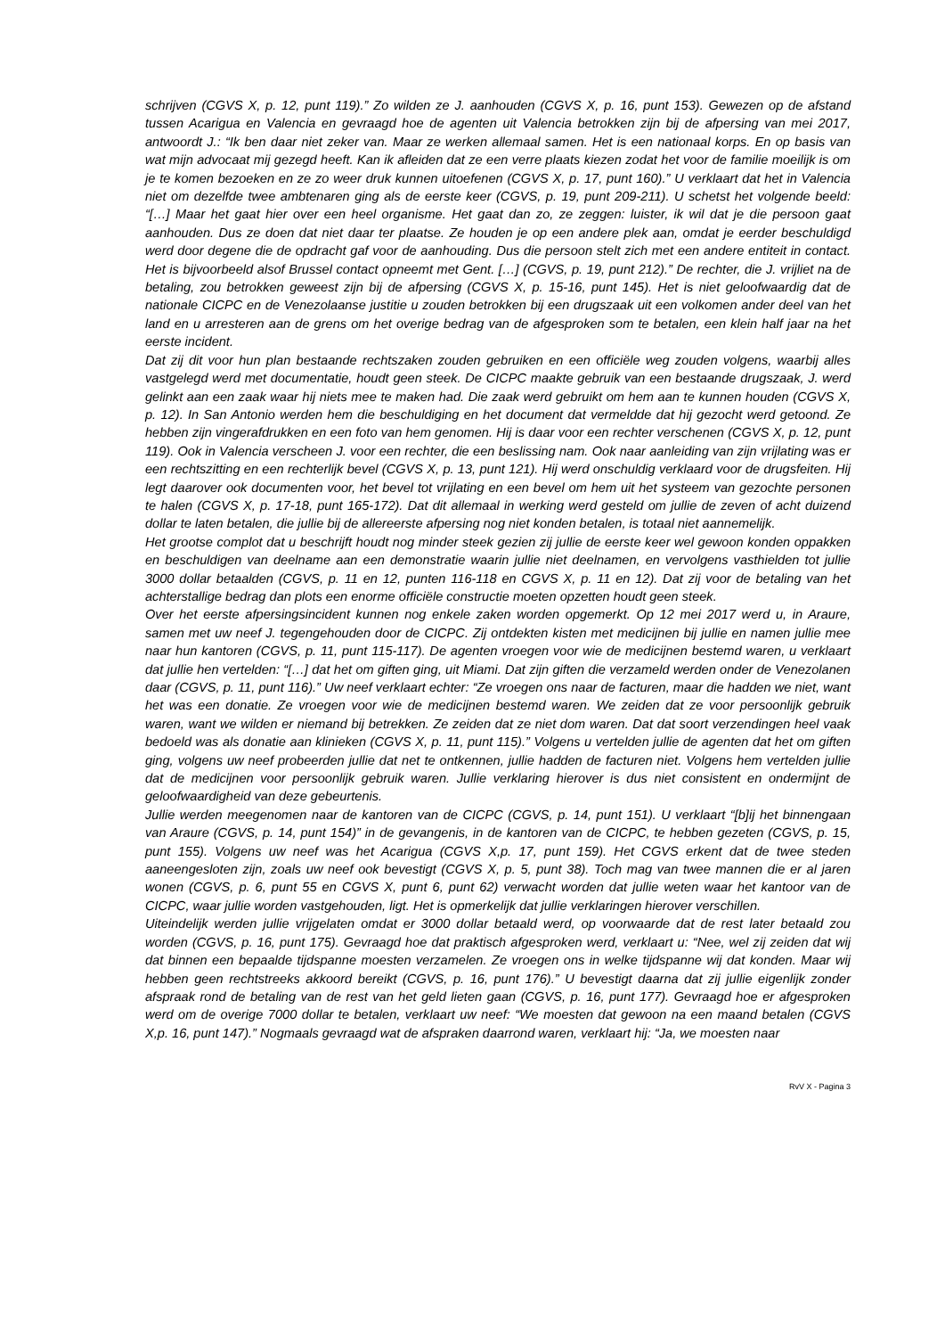schrijven (CGVS X, p. 12, punt 119).” Zo wilden ze J. aanhouden (CGVS X, p. 16, punt 153). Gewezen op de afstand tussen Acarigua en Valencia en gevraagd hoe de agenten uit Valencia betrokken zijn bij de afpersing van mei 2017, antwoordt J.: “Ik ben daar niet zeker van. Maar ze werken allemaal samen. Het is een nationaal korps. En op basis van wat mijn advocaat mij gezegd heeft. Kan ik afleiden dat ze een verre plaats kiezen zodat het voor de familie moeilijk is om je te komen bezoeken en ze zo weer druk kunnen uitoefenen (CGVS X, p. 17, punt 160).” U verklaart dat het in Valencia niet om dezelfde twee ambtenaren ging als de eerste keer (CGVS, p. 19, punt 209-211). U schetst het volgende beeld: “[…] Maar het gaat hier over een heel organisme. Het gaat dan zo, ze zeggen: luister, ik wil dat je die persoon gaat aanhouden. Dus ze doen dat niet daar ter plaatse. Ze houden je op een andere plek aan, omdat je eerder beschuldigd werd door degene die de opdracht gaf voor de aanhouding. Dus die persoon stelt zich met een andere entiteit in contact. Het is bijvoorbeeld alsof Brussel contact opneemt met Gent. […] (CGVS, p. 19, punt 212).” De rechter, die J. vrijliet na de betaling, zou betrokken geweest zijn bij de afpersing (CGVS X, p. 15-16, punt 145). Het is niet geloofwaardig dat de nationale CICPC en de Venezolaanse justitie u zouden betrokken bij een drugszaak uit een volkomen ander deel van het land en u arresteren aan de grens om het overige bedrag van de afgesproken som te betalen, een klein half jaar na het eerste incident.
Dat zij dit voor hun plan bestaande rechtszaken zouden gebruiken en een officiële weg zouden volgens, waarbij alles vastgelegd werd met documentatie, houdt geen steek. De CICPC maakte gebruik van een bestaande drugszaak, J. werd gelinkt aan een zaak waar hij niets mee te maken had. Die zaak werd gebruikt om hem aan te kunnen houden (CGVS X, p. 12). In San Antonio werden hem die beschuldiging en het document dat vermeldde dat hij gezocht werd getoond. Ze hebben zijn vingerafdrukken en een foto van hem genomen. Hij is daar voor een rechter verschenen (CGVS X, p. 12, punt 119). Ook in Valencia verscheen J. voor een rechter, die een beslissing nam. Ook naar aanleiding van zijn vrijlating was er een rechtszitting en een rechterlijk bevel (CGVS X, p. 13, punt 121). Hij werd onschuldig verklaard voor de drugsfeiten. Hij legt daarover ook documenten voor, het bevel tot vrijlating en een bevel om hem uit het systeem van gezochte personen te halen (CGVS X, p. 17-18, punt 165-172). Dat dit allemaal in werking werd gesteld om jullie de zeven of acht duizend dollar te laten betalen, die jullie bij de allereerste afpersing nog niet konden betalen, is totaal niet aannemelijk.
Het grootse complot dat u beschrijft houdt nog minder steek gezien zij jullie de eerste keer wel gewoon konden oppakken en beschuldigen van deelname aan een demonstratie waarin jullie niet deelnamen, en vervolgens vasthielden tot jullie 3000 dollar betaalden (CGVS, p. 11 en 12, punten 116-118 en CGVS X, p. 11 en 12). Dat zij voor de betaling van het achterstallige bedrag dan plots een enorme officiële constructie moeten opzetten houdt geen steek.
Over het eerste afpersingsincident kunnen nog enkele zaken worden opgemerkt. Op 12 mei 2017 werd u, in Araure, samen met uw neef J. tegengehouden door de CICPC. Zij ontdekten kisten met medicijnen bij jullie en namen jullie mee naar hun kantoren (CGVS, p. 11, punt 115-117). De agenten vroegen voor wie de medicijnen bestemd waren, u verklaart dat jullie hen vertelden: “[…] dat het om giften ging, uit Miami. Dat zijn giften die verzameld werden onder de Venezolanen daar (CGVS, p. 11, punt 116).” Uw neef verklaart echter: “Ze vroegen ons naar de facturen, maar die hadden we niet, want het was een donatie. Ze vroegen voor wie de medicijnen bestemd waren. We zeiden dat ze voor persoonlijk gebruik waren, want we wilden er niemand bij betrekken. Ze zeiden dat ze niet dom waren. Dat dat soort verzendingen heel vaak bedoeld was als donatie aan klinieken (CGVS X, p. 11, punt 115).” Volgens u vertelden jullie de agenten dat het om giften ging, volgens uw neef probeerden jullie dat net te ontkennen, jullie hadden de facturen niet. Volgens hem vertelden jullie dat de medicijnen voor persoonlijk gebruik waren. Jullie verklaring hierover is dus niet consistent en ondermijnt de geloofwaardigheid van deze gebeurtenis.
Jullie werden meegenomen naar de kantoren van de CICPC (CGVS, p. 14, punt 151). U verklaart “[b]ij het binnengaan van Araure (CGVS, p. 14, punt 154)” in de gevangenis, in de kantoren van de CICPC, te hebben gezeten (CGVS, p. 15, punt 155). Volgens uw neef was het Acarigua (CGVS X,p. 17, punt 159). Het CGVS erkent dat de twee steden aaneengesloten zijn, zoals uw neef ook bevestigt (CGVS X, p. 5, punt 38). Toch mag van twee mannen die er al jaren wonen (CGVS, p. 6, punt 55 en CGVS X, punt 6, punt 62) verwacht worden dat jullie weten waar het kantoor van de CICPC, waar jullie worden vastgehouden, ligt. Het is opmerkelijk dat jullie verklaringen hierover verschillen.
Uiteindelijk werden jullie vrijgelaten omdat er 3000 dollar betaald werd, op voorwaarde dat de rest later betaald zou worden (CGVS, p. 16, punt 175). Gevraagd hoe dat praktisch afgesproken werd, verklaart u: “Nee, wel zij zeiden dat wij dat binnen een bepaalde tijdspanne moesten verzamelen. Ze vroegen ons in welke tijdspanne wij dat konden. Maar wij hebben geen rechtstreeks akkoord bereikt (CGVS, p. 16, punt 176).” U bevestigt daarna dat zij jullie eigenlijk zonder afspraak rond de betaling van de rest van het geld lieten gaan (CGVS, p. 16, punt 177). Gevraagd hoe er afgesproken werd om de overige 7000 dollar te betalen, verklaart uw neef: “We moesten dat gewoon na een maand betalen (CGVS X,p. 16, punt 147).” Nogmaals gevraagd wat de afspraken daarrond waren, verklaart hij: “Ja, we moesten naar
RvV X - Pagina 3